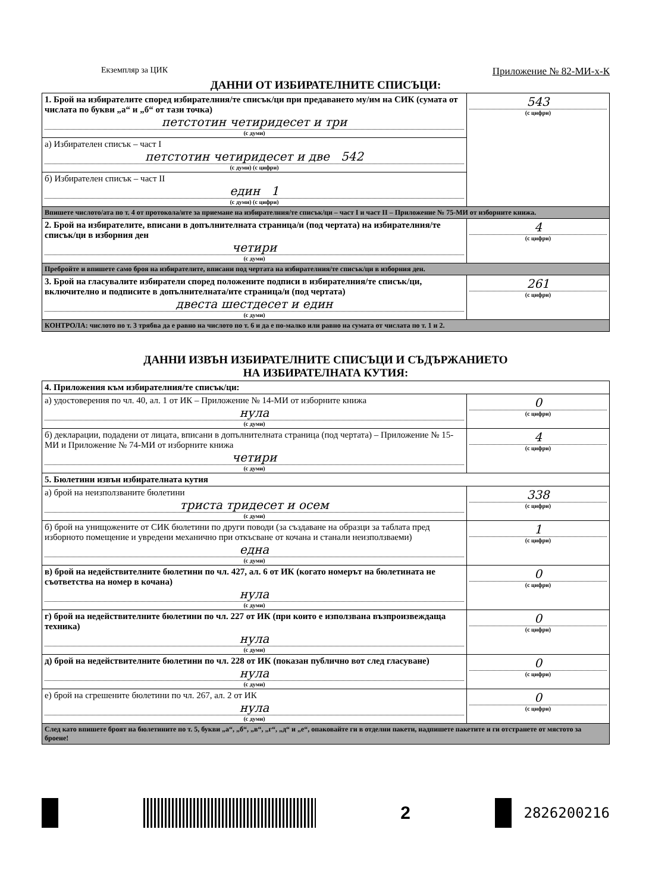Екземпляр за ЦИК Приложение № 82-МИ-х-К
ДАННИ ОТ ИЗБИРАТЕЛНИТЕ СПИСЪЦИ:
| 1. Брой на избирателите според избирателния/те списък/ци при предаването му/им на СИК (сумата от числата по букви „а“ и „б“ от тази точка) петстотин четиридесет и три (с думи) | 543 (с цифри) |
| а) Избирателен списък – част I петстотин четиридесет и две 542 (с думи) (с цифри) | |
| б) Избирателен списък – част II един 1 (с думи) (с цифри) | |
| Впишете числото/ата по т. 4 от протокола/ите за приемане на избирателния/те списък/ци – част I и част II – Приложение № 75-МИ от изборните книжа. | |
| 2. Брой на избирателите, вписани в допълнителната страница/и (под чертата) на избирателния/те списък/ци в изборния ден четири (с думи) | 4 (с цифри) |
| Пребройте и впишете само броя на избирателите, вписани под чертата на избирателния/те списък/ци в изборния ден. | |
| 3. Брой на гласувалите избиратели според положените подписи в избирателния/те списък/ци, включително и подписите в допълнителната/ите страница/и (под чертата) двеста шестдесет и един (с думи) | 261 (с цифри) |
| КОНТРОЛА: числото по т. 3 трябва да е равно на числото по т. 6 и да е по-малко или равно на сумата от числата по т. 1 и 2. | |
ДАННИ ИЗВЪН ИЗБИРАТЕЛНИТЕ СПИСЪЦИ И СЪДЪРЖАНИЕТО
НА ИЗБИРАТЕЛНАТА КУТИЯ:
| 4. Приложения към избирателния/те списък/ци: | |
| а) удостоверения по чл. 40, ал. 1 от ИК – Приложение № 14-МИ от изборните книжа нула (с думи) | 0 (с цифри) |
| б) декларации, подадени от лицата, вписани в допълнителната страница (под чертата) – Приложение № 15-МИ и Приложение № 74-МИ от изборните книжа четири (с думи) | 4 (с цифри) |
| 5. Бюлетини извън избирателната кутия | |
| а) брой на неизползваните бюлетини триста тридесет и осем (с думи) | 338 (с цифри) |
| б) брой на унищожените от СИК бюлетини по други поводи (за създаване на образци за таблата пред изборното помещение и увредени механично при откъсване от кочана и станали неизползваеми) една (с думи) | 1 (с цифри) |
| в) брой на недействителните бюлетини по чл. 427, ал. 6 от ИК (когато номерът на бюлетината не съответства на номер в кочана) нула (с думи) | 0 (с цифри) |
| г) брой на недействителните бюлетини по чл. 227 от ИК (при които е използвана възпроизвеждаща техника) нула (с думи) | 0 (с цифри) |
| д) брой на недействителните бюлетини по чл. 228 от ИК (показан публично вот след гласуване) нула (с думи) | 0 (с цифри) |
| е) брой на сгрешените бюлетини по чл. 267, ал. 2 от ИК нула (с думи) | 0 (с цифри) |
| След като впишете броят на бюлетините по т. 5, букви „а“, „б“, „в“, „г“, „д“ и „е“, опаковайте ги в отделни пакети, надпишете пакетите и ги отстранете от мястото за броене! | |
2
2826200216